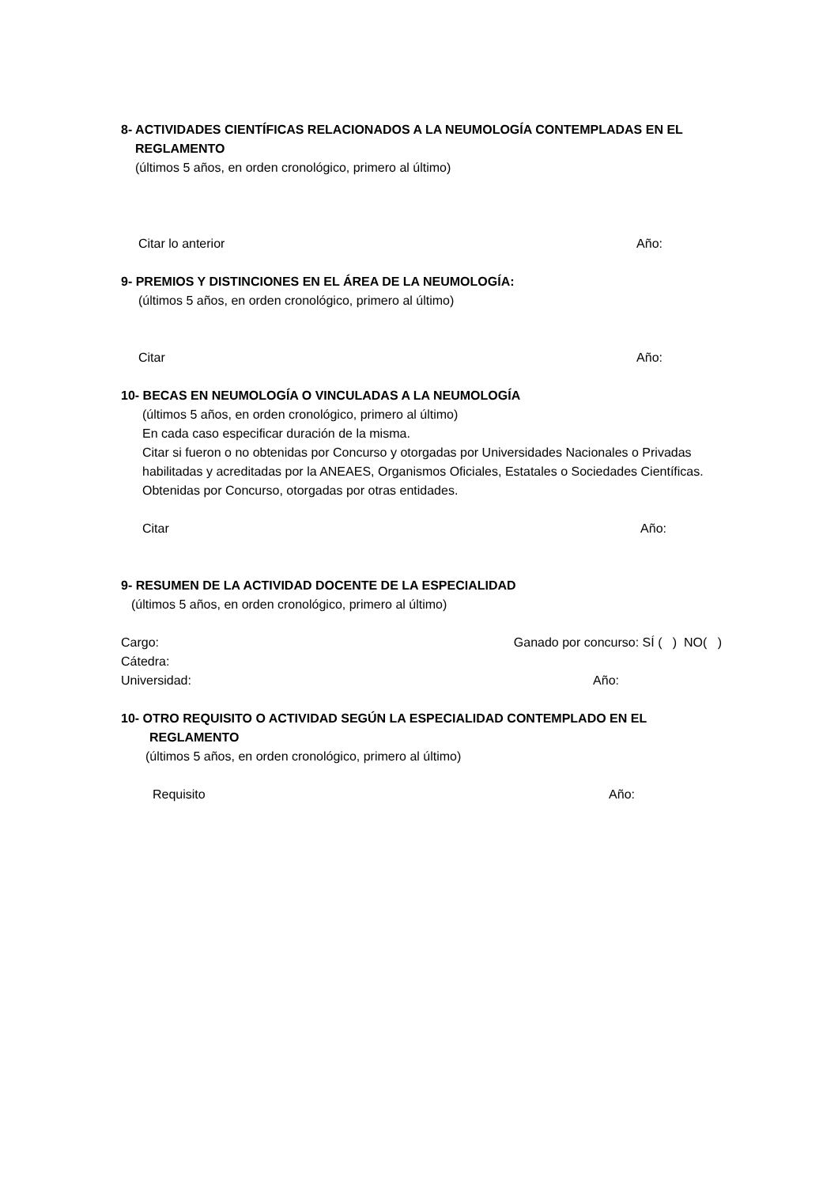8- ACTIVIDADES CIENTÍFICAS RELACIONADOS A LA NEUMOLOGÍA CONTEMPLADAS EN EL
REGLAMENTO
(últimos 5 años, en orden cronológico, primero al último)
Citar lo anterior Año:
9- PREMIOS Y DISTINCIONES EN EL ÁREA DE LA NEUMOLOGÍA:
(últimos 5 años, en orden cronológico, primero al último)
Citar Año:
10- BECAS EN NEUMOLOGÍA O VINCULADAS A LA NEUMOLOGÍA
(últimos 5 años, en orden cronológico, primero al último)
En cada caso especificar duración de la misma.
Citar si fueron o no obtenidas por Concurso y otorgadas por Universidades Nacionales o Privadas habilitadas y acreditadas por la ANEAES, Organismos Oficiales, Estatales o Sociedades Científicas.
Obtenidas por Concurso, otorgadas por otras entidades.
Citar Año:
9- RESUMEN DE LA ACTIVIDAD DOCENTE DE LA ESPECIALIDAD
(últimos 5 años, en orden cronológico, primero al último)
Cargo: Ganado por concurso: SÍ ( ) NO( )
Cátedra:
Universidad: Año:
10- OTRO REQUISITO O ACTIVIDAD SEGÚN LA ESPECIALIDAD CONTEMPLADO EN EL
REGLAMENTO
(últimos 5 años, en orden cronológico, primero al último)
Requisito Año: